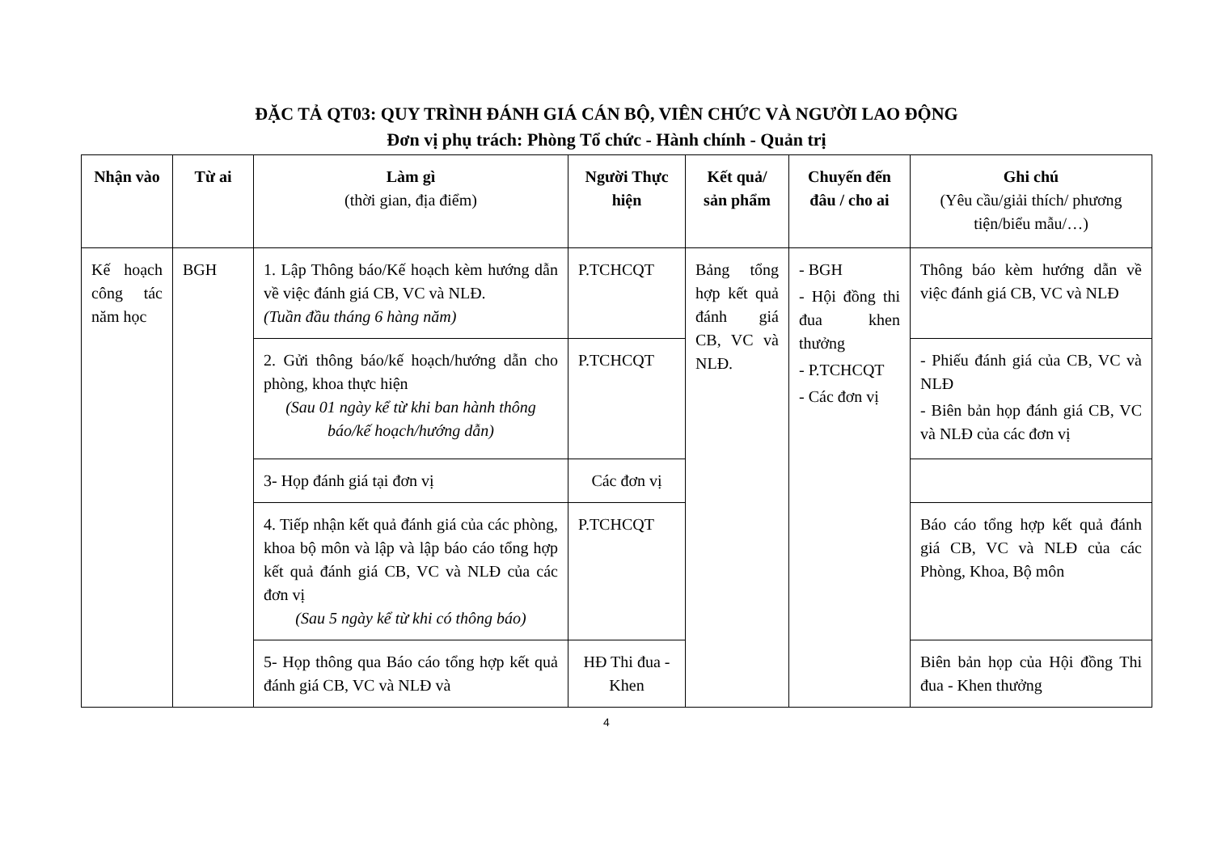ĐẶC TẢ QT03: QUY TRÌNH ĐÁNH GIÁ CÁN BỘ, VIÊN CHỨC VÀ NGƯỜI LAO ĐỘNG
Đơn vị phụ trách: Phòng Tổ chức - Hành chính - Quản trị
| Nhận vào | Từ ai | Làm gì (thời gian, địa điểm) | Người Thực hiện | Kết quả/ sản phẩm | Chuyến đến đâu / cho ai | Ghi chú (Yêu cầu/giải thích/ phương tiện/biểu mẫu/…) |
| --- | --- | --- | --- | --- | --- | --- |
| Kế hoạch công tác năm học | BGH | 1. Lập Thông báo/Kế hoạch kèm hướng dẫn về việc đánh giá CB, VC và NLĐ. (Tuần đầu tháng 6 hàng năm) | P.TCHCQT | Bảng tổng hợp kết quả đánh giá CB, VC và NLĐ. | - BGH - Hội đồng thi đua khen thưởng - P.TCHCQT - Các đơn vị | Thông báo kèm hướng dẫn về việc đánh giá CB, VC và NLĐ |
| | | 2. Gửi thông báo/kế hoạch/hướng dẫn cho phòng, khoa thực hiện (Sau 01 ngày kể từ khi ban hành thông báo/kế hoạch/hướng dẫn) | P.TCHCQT | | | - Phiếu đánh giá của CB, VC và NLĐ - Biên bản họp đánh giá CB, VC và NLĐ của các đơn vị |
| | | 3- Họp đánh giá tại đơn vị | Các đơn vị | | | |
| | | 4. Tiếp nhận kết quả đánh giá của các phòng, khoa bộ môn và lập và lập báo cáo tổng hợp kết quả đánh giá CB, VC và NLĐ của các đơn vị (Sau 5 ngày kể từ khi có thông báo) | P.TCHCQT | | | Báo cáo tổng hợp kết quả đánh giá CB, VC và NLĐ của các Phòng, Khoa, Bộ môn |
| | | 5- Họp thông qua Báo cáo tổng hợp kết quả đánh giá CB, VC và NLĐ và | HĐ Thi đua - Khen | | | Biên bản họp của Hội đồng Thi đua - Khen thưởng |
4